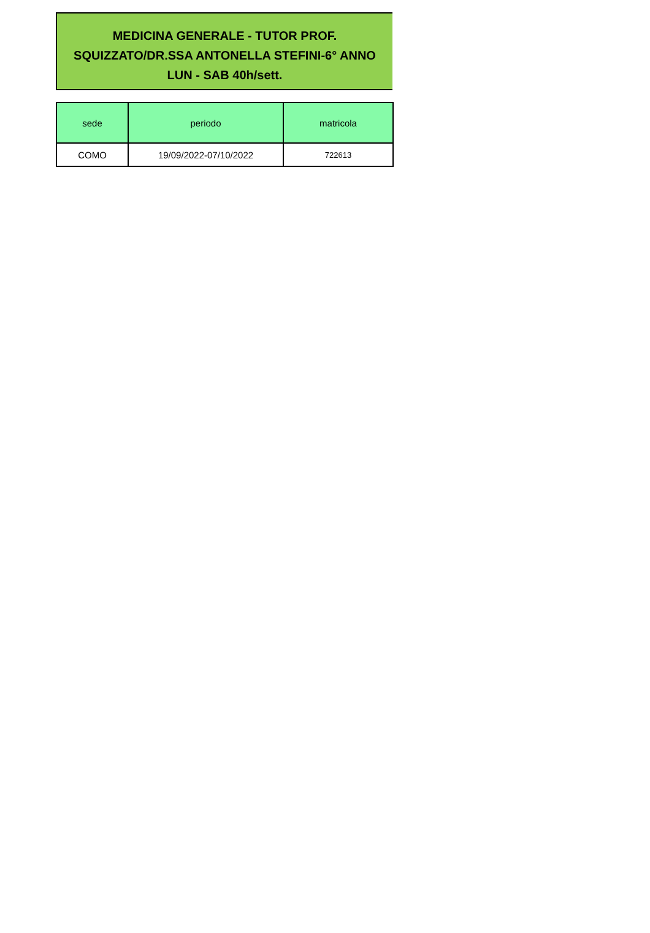MEDICINA GENERALE - TUTOR PROF.
SQUIZZATO/DR.SSA ANTONELLA STEFINI-6° ANNO
LUN - SAB 40h/sett.
| sede | periodo | matricola |
| --- | --- | --- |
| COMO | 19/09/2022-07/10/2022 | 722613 |